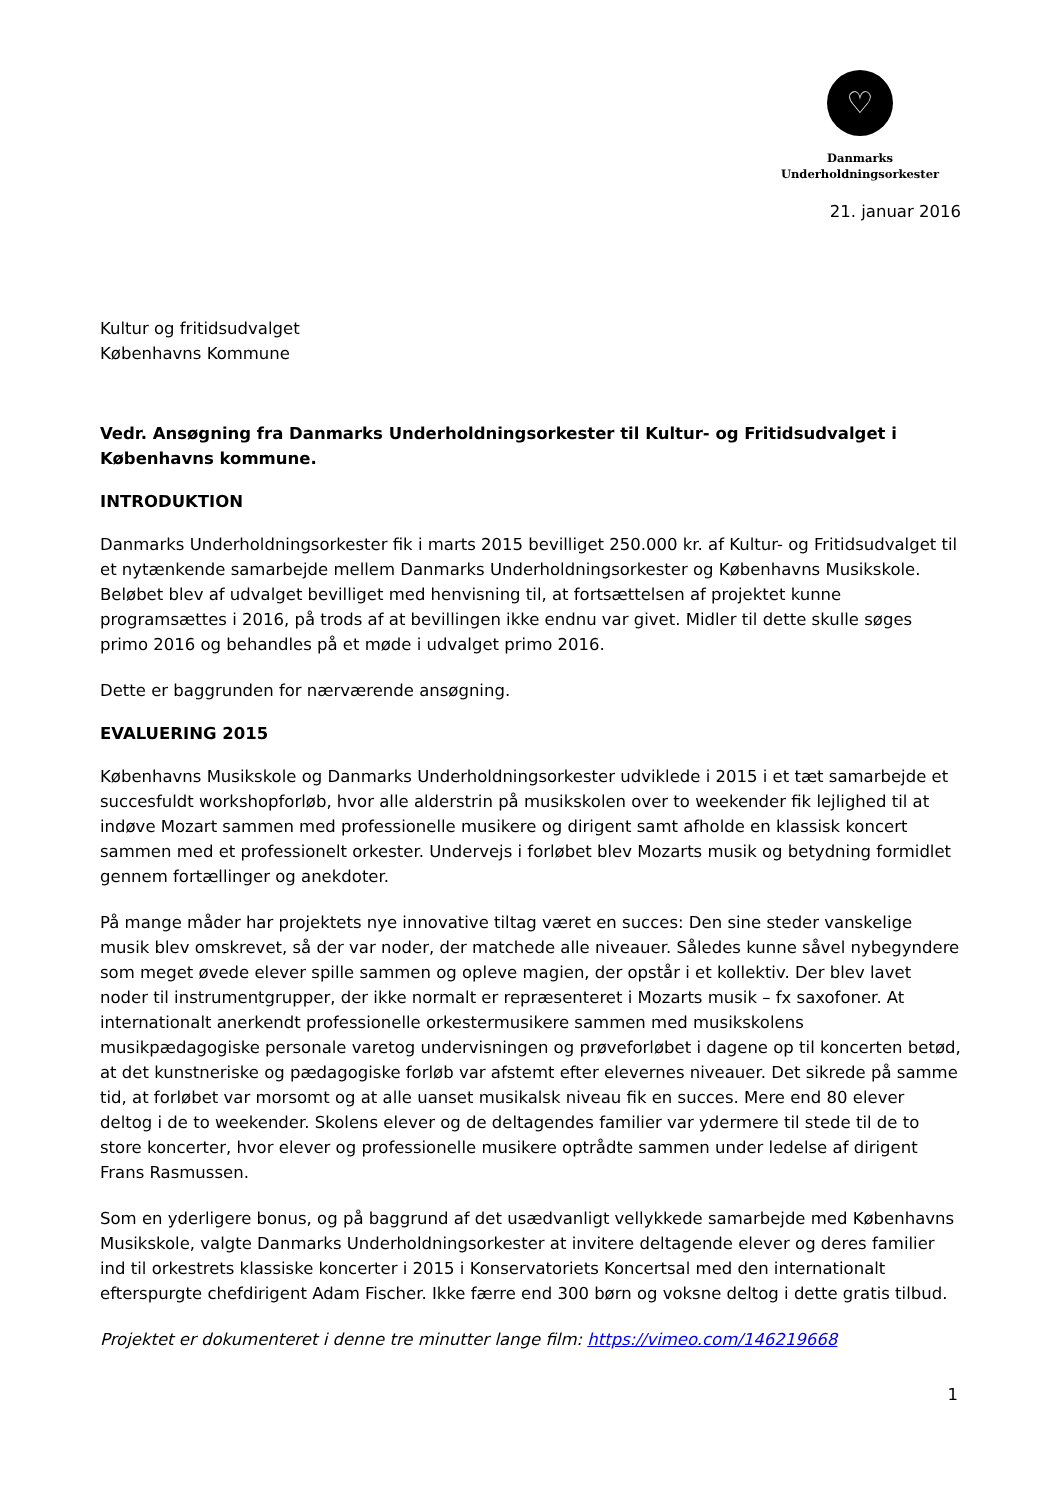♡
Danmarks
Underholdningsorkester
21. januar 2016
Kultur og fritidsudvalget
Københavns Kommune
Vedr. Ansøgning fra Danmarks Underholdningsorkester til Kultur- og Fritidsudvalget i Københavns kommune.
INTRODUKTION
Danmarks Underholdningsorkester fik i marts 2015 bevilliget 250.000 kr. af Kultur- og Fritidsudvalget til et nytænkende samarbejde mellem Danmarks Underholdningsorkester og Københavns Musikskole. Beløbet blev af udvalget bevilliget med henvisning til, at fortsættelsen af projektet kunne programsættes i 2016, på trods af at bevillingen ikke endnu var givet. Midler til dette skulle søges primo 2016 og behandles på et møde i udvalget primo 2016.
Dette er baggrunden for nærværende ansøgning.
EVALUERING 2015
Københavns Musikskole og Danmarks Underholdningsorkester udviklede i 2015 i et tæt samarbejde et succesfuldt workshopforløb, hvor alle alderstrin på musikskolen over to weekender fik lejlighed til at indøve Mozart sammen med professionelle musikere og dirigent samt afholde en klassisk koncert sammen med et professionelt orkester. Undervejs i forløbet blev Mozarts musik og betydning formidlet gennem fortællinger og anekdoter.
På mange måder har projektets nye innovative tiltag været en succes: Den sine steder vanskelige musik blev omskrevet, så der var noder, der matchede alle niveauer. Således kunne såvel nybegyndere som meget øvede elever spille sammen og opleve magien, der opstår i et kollektiv. Der blev lavet noder til instrumentgrupper, der ikke normalt er repræsenteret i Mozarts musik – fx saxofoner. At internationalt anerkendt professionelle orkestermusikere sammen med musikskolens musikpædagogiske personale varetog undervisningen og prøveforløbet i dagene op til koncerten betød, at det kunstneriske og pædagogiske forløb var afstemt efter elevernes niveauer. Det sikrede på samme tid, at forløbet var morsomt og at alle uanset musikalsk niveau fik en succes. Mere end 80 elever deltog i de to weekender. Skolens elever og de deltagendes familier var ydermere til stede til de to store koncerter, hvor elever og professionelle musikere optrådte sammen under ledelse af dirigent Frans Rasmussen.
Som en yderligere bonus, og på baggrund af det usædvanligt vellykkede samarbejde med Københavns Musikskole, valgte Danmarks Underholdningsorkester at invitere deltagende elever og deres familier ind til orkestrets klassiske koncerter i 2015 i Konservatoriets Koncertsal med den internationalt efterspurgte chefdirigent Adam Fischer. Ikke færre end 300 børn og voksne deltog i dette gratis tilbud.
Projektet er dokumenteret i denne tre minutter lange film: https://vimeo.com/146219668
1